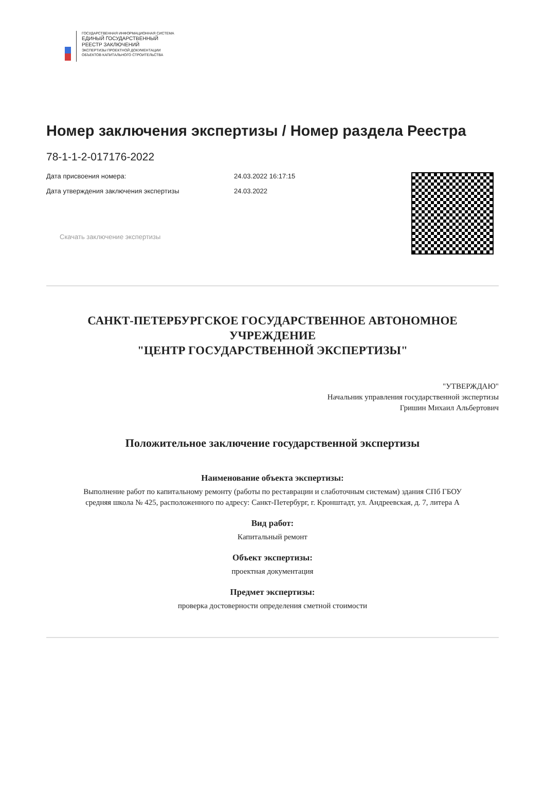ГОСУДАРСТВЕННАЯ ИНФОРМАЦИОННАЯ СИСТЕМА
ЕДИНЫЙ ГОСУДАРСТВЕННЫЙ
РЕЕСТР ЗАКЛЮЧЕНИЙ
ЭКСПЕРТИЗЫ ПРОЕКТНОЙ ДОКУМЕНТАЦИИ
ОБЪЕКТОВ КАПИТАЛЬНОГО СТРОИТЕЛЬСТВА
Номер заключения экспертизы / Номер раздела Реестра
78-1-1-2-017176-2022
Дата присвоения номера: 24.03.2022 16:17:15
Дата утверждения заключения экспертизы 24.03.2022
Скачать заключение экспертизы
САНКТ-ПЕТЕРБУРГСКОЕ ГОСУДАРСТВЕННОЕ АВТОНОМНОЕ
УЧРЕЖДЕНИЕ
"ЦЕНТР ГОСУДАРСТВЕННОЙ ЭКСПЕРТИЗЫ"
"УТВЕРЖДАЮ"
Начальник управления государственной экспертизы
Гришин Михаил Альбертович
Положительное заключение государственной экспертизы
Наименование объекта экспертизы:
Выполнение работ по капитальному ремонту (работы по реставрации и слаботочным системам) здания СПб ГБОУ
средняя школа № 425, расположенного по адресу: Санкт-Петербург, г. Кронштадт, ул. Андреевская, д. 7, литера А
Вид работ:
Капитальный ремонт
Объект экспертизы:
проектная документация
Предмет экспертизы:
проверка достоверности определения сметной стоимости